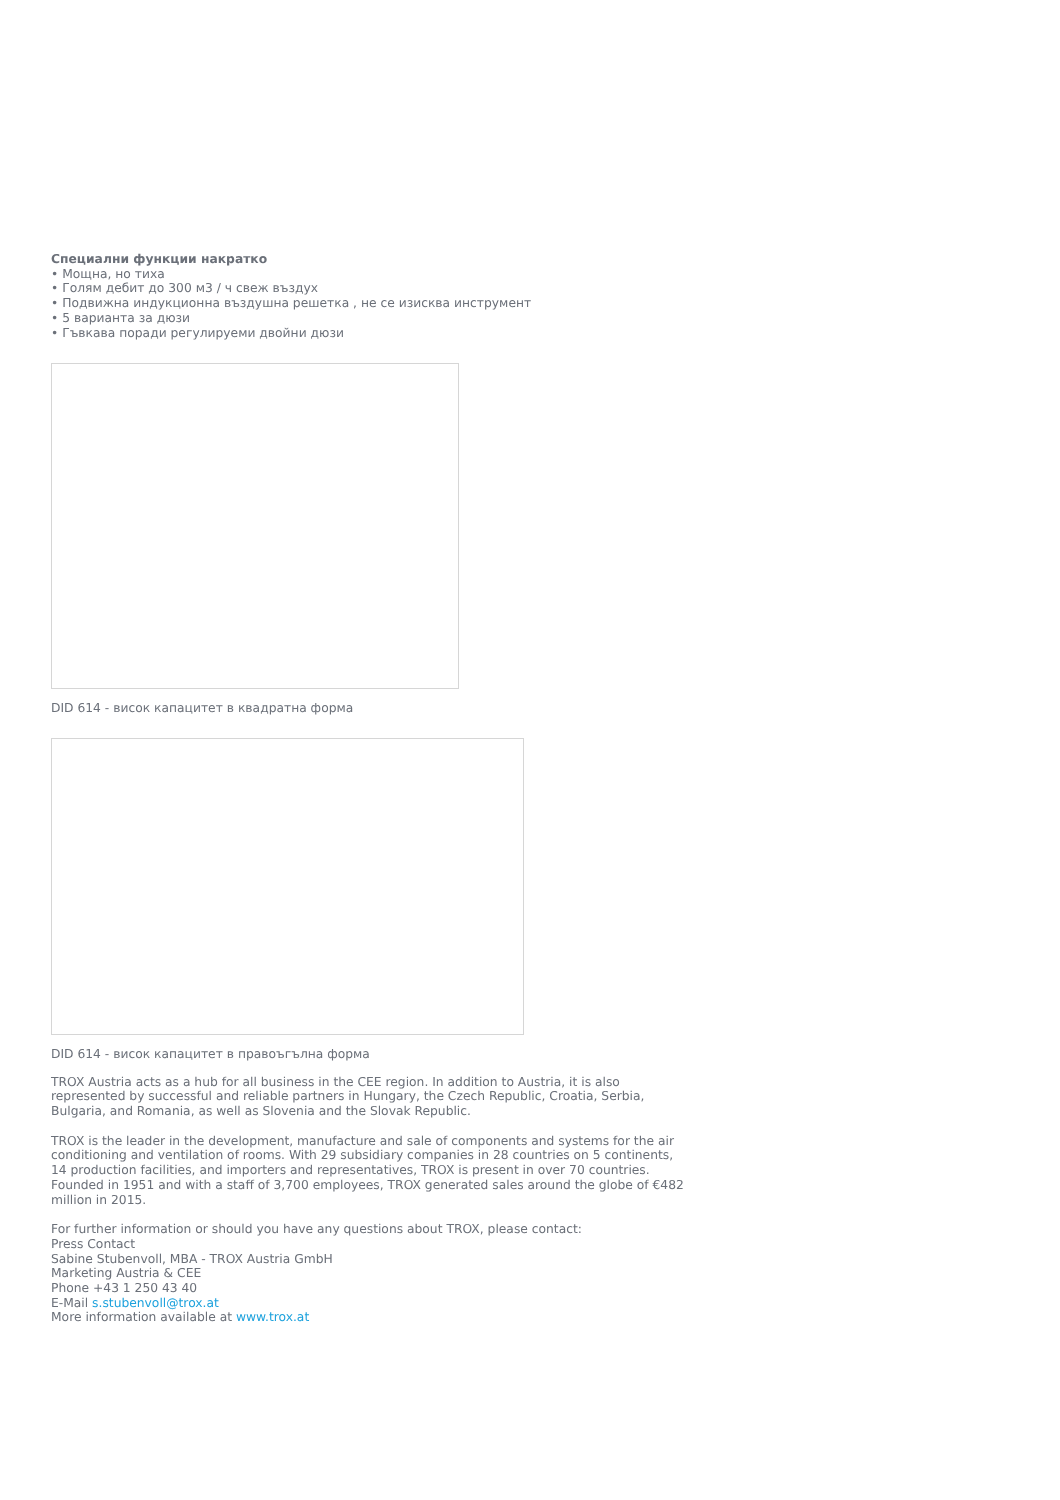Специални функции накратко
• Мощна, но тиха
• Голям дебит до 300 м3 / ч свеж въздух
• Подвижна индукционна въздушна решетка , не се изисква инструмент
• 5 варианта за дюзи
• Гъвкава поради регулируеми двойни дюзи
DID 614 - висок капацитет в квадратна форма
DID 614 - висок капацитет в правоъгълна форма
TROX Austria acts as a hub for all business in the CEE region. In addition to Austria, it is also represented by successful and reliable partners in Hungary, the Czech Republic, Croatia, Serbia, Bulgaria, and Romania, as well as Slovenia and the Slovak Republic.
TROX is the leader in the development, manufacture and sale of components and systems for the air conditioning and ventilation of rooms. With 29 subsidiary companies in 28 countries on 5 continents, 14 production facilities, and importers and representatives, TROX is present in over 70 countries. Founded in 1951 and with a staff of 3,700 employees, TROX generated sales around the globe of €482 million in 2015.
For further information or should you have any questions about TROX, please contact:
Press Contact
Sabine Stubenvoll, MBA - TROX Austria GmbH
Marketing Austria & CEE
Phone +43 1 250 43 40
E-Mail s.stubenvoll@trox.at
More information available at www.trox.at